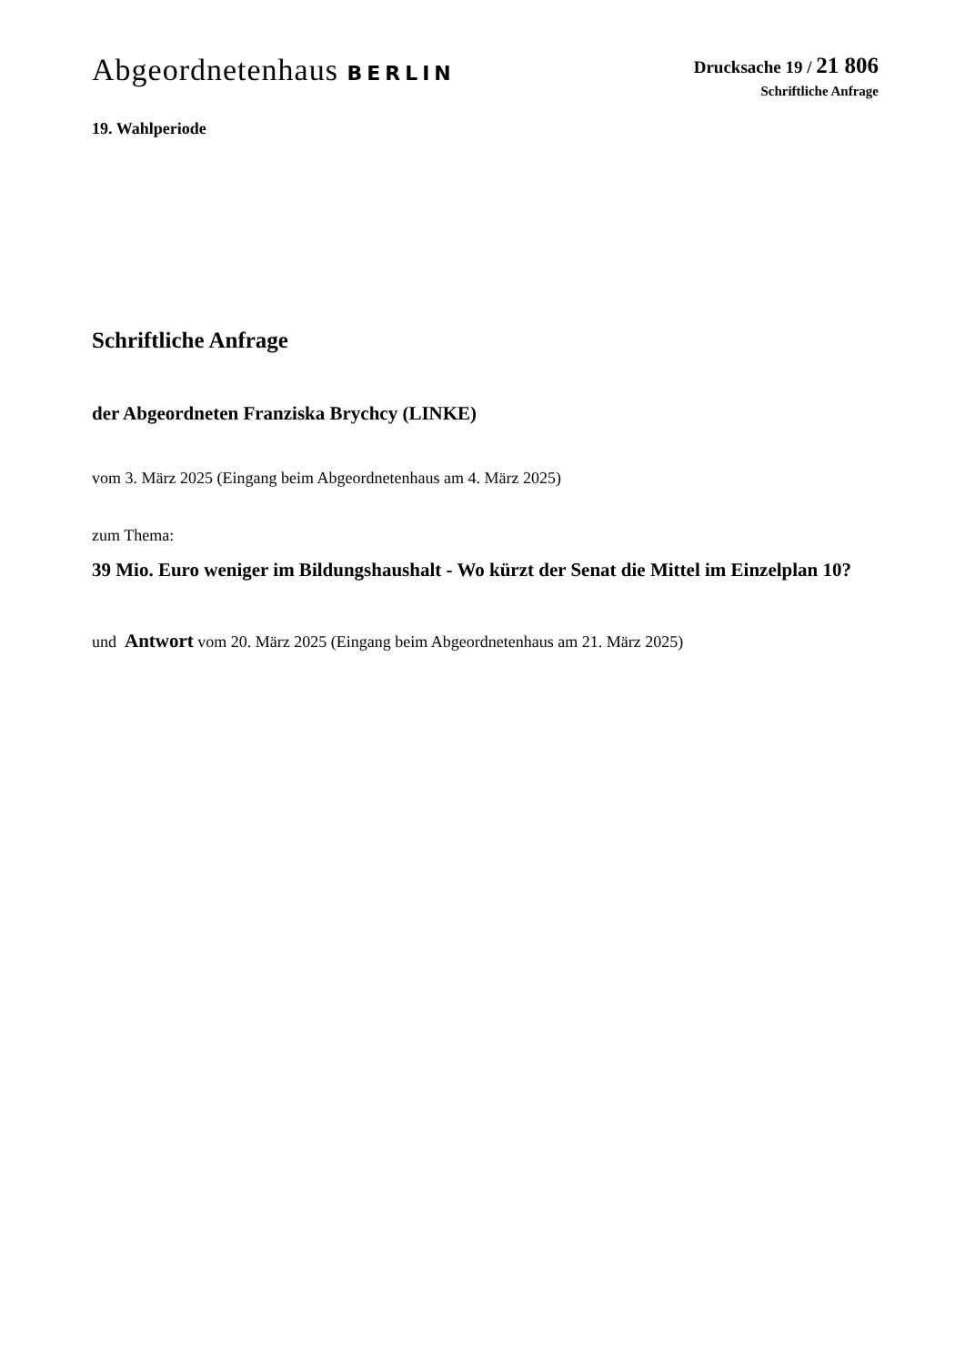Abgeordnetenhaus BERLIN
Drucksache 19 / 21 806
Schriftliche Anfrage
19. Wahlperiode
Schriftliche Anfrage
der Abgeordneten Franziska Brychcy (LINKE)
vom 3. März 2025 (Eingang beim Abgeordnetenhaus am 4. März 2025)
zum Thema:
39 Mio. Euro weniger im Bildungshaushalt - Wo kürzt der Senat die Mittel im Einzelplan 10?
und Antwort vom 20. März 2025 (Eingang beim Abgeordnetenhaus am 21. März 2025)